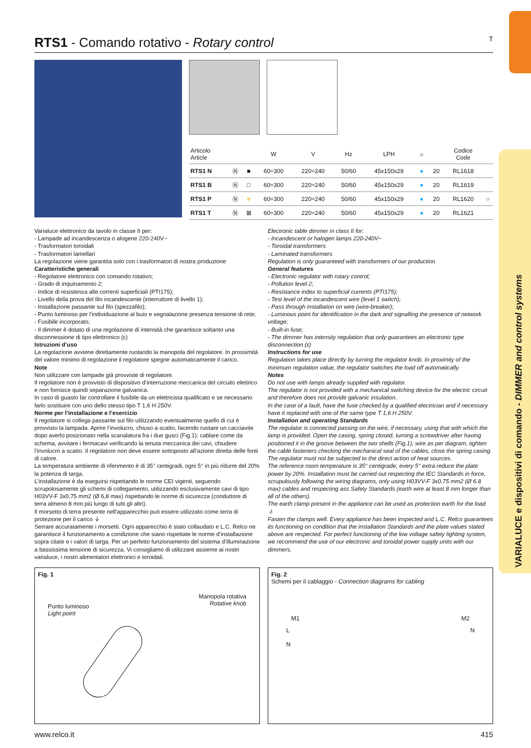VARIALUCE e dispositivi di comando - DIMMER and control systems
RTS1 - Comando rotativo - Rotary control T
| Articolo Article | | | W | V | Hz | LPH | ☼ | | Codice Code | |
| --- | --- | --- | --- | --- | --- | --- | --- | --- | --- | --- |
| RTS1 N | Ⓝ | ■ | 60÷300 | 220÷240 | 50/60 | 45x150x29 | ● | 20 | RL1618 | |
| RTS1 B | Ⓝ | □ | 60÷300 | 220÷240 | 50/60 | 45x150x29 | ● | 20 | RL1619 | |
| RTS1 P | Ⓝ | ■ | 60÷300 | 220÷240 | 50/60 | 45x150x29 | ● | 20 | RL1620 | ○ |
| RTS1 T | Ⓝ | ⊠ | 60÷300 | 220÷240 | 50/60 | 45x150x29 | ● | 20 | RL1621 | |
Varialuce elettronico da tavolo in classe II per:
- Lampade ad incandescenza o alogene 220-240V~
- Trasformatori toroidali
- Trasformatori lamellari
La regolazione viene garantita solo con i trasformatori di nostra produzione
Caratteristiche generali
- Regolatore elettronico con comando rotativo;
- Grado di inquinamento 2;
- Indice di resistenza alle correnti superficiali (PTI175);
- Livello della prova del filo incandescente (interruttore di livello 1);
- Installazione passante sul filo (spezzafilo);
- Punto luminoso per l’individuazione al buio e segnalazione presenza tensione di rete;
- Fusibile incorporato;
- Il dimmer è dotato di una regolazione di intensità che garantisce soltanto una disconnessione di tipo elettronico (ε)
Istruzioni d’uso
La regolazione avviene direttamente ruotando la manopola del regolatore. In prossimità del valore minimo di regolazione il regolatore spegne automaticamente il carico.
Note
Non utilizzare con lampade già provviste di regolatore.
Il regolatore non è provvisto di dispositivo d’interruzione meccanica del circuito elettrico e non fornisce quindi separazione galvanica.
In caso di guasto far controllare il fusibile da un elettricista qualificato e se necessario farlo sostituire con uno dello stesso tipo T 1,6 H 250V.
Norme per l’installazione e l’esercizio
Il regolatore si collega passante sul filo utilizzando eventualmente quello di cui è provvisto la lampada. Aprire l’involucro, chiuso a scatto, facendo ruotare un cacciavite dopo averlo posizionato nella scanalatura fra i due gusci (Fig.1); cablare come da schema, avvitare i fermacavi verificando la tenuta meccanica dei cavi, chiudere l’involucro a scatto. Il regolatore non deve essere sottoposto all’azione diretta delle fonti di calore.
La temperatura ambiente di riferimento è di 35° centigradi, ogni 5° in più ridurre del 20% la potenza di targa.
L’installazione è da eseguirsi rispettando le norme CEI vigenti, seguendo scrupolosamente gli schemi di collegamento, utilizzando esclusivamente cavi di tipo H03VV-F 3x0,75 mm2 (Ø 6,8 max) rispettando le norme di sicurezza (conduttore di terra almeno 8 mm più lungo di tutti gli altri).
Il morsetto di terra presente nell’apparecchio può essere utilizzato come terra di protezione per il carico ⏚
Serrare accuratamente i morsetti. Ogni apparecchio è stato collaudato e L.C. Relco ne garantisce il funzionamento a condizione che siano rispettate le norme d’installazione sopra citate e i valori di targa. Per un perfetto funzionamento del sistema d’illuminazione a bassissima tensione di sicurezza, Vi consigliamo di utilizzare assieme ai nostri varialuce, i nostri alimentatori elettronici e toroidali.
Electronic table dimmer in class II for:
- Incandescent or halogen lamps 220-240V~
- Toroidal transformers
- Laminated transformers
Regulation is only guaranteed with transformers of our production
General features
- Electronic regulator with rotary control;
- Pollution level 2;
- Resistance index to superficial currents (PTI175);
- Test level of the incandescent wire (level 1 switch);
- Pass through installation on wire (wire-breaker);
- Luminous point for identification in the dark and signalling the presence of network voltage;
- Built-in fuse;
- The dimmer has intensity regulation that only guarantees an electronic type disconnection (ε)
Instructions for use
Regulation takes place directly by turning the regulator knob. In proximity of the minimum regulation value, the regulator switches the load off automatically.
Notes
Do not use with lamps already supplied with regulator.
The regulator is not provided with a mechanical switching device for the electric circuit and therefore does not provide galvanic insulation.
In the case of a fault, have the fuse checked by a qualified electrician and if necessary have it replaced with one of the same type T 1,6 H 250V.
Installation and operating Standards
The regulator is connected passing on the wire, if necessary, using that with which the lamp is provided. Open the casing, spring closed, turning a screwdriver after having positioned it in the groove between the two shells (Fig.1); wire as per diagram, tighten the cable fasteners checking the mechanical seal of the cables, close the spring casing. The regulator must not be subjected to the direct action of heat sources.
The reference room temperature is 35° centigrade; every 5° extra reduce the plate power by 20%. Installation must be carried out respecting the IEC Standards in force, scrupulously following the wiring diagrams, only using H03VV-F 3x0.75 mm2 (Ø 6.8 max) cables and respecting ass Safety Standards (earth wire at least 8 mm longer than all of the others).
The earth clamp present in the appliance can be used as protection earth for the load ⏚
Fasten the clamps well. Every appliance has been inspected and L.C. Relco guarantees its functioning on condition that the installation Standards and the plate values stated above are respected. For perfect functioning of the low voltage safety lighting system, we recommend the use of our electronic and toroidal power supply units with our dimmers.
Fig. 1
Punto luminoso
Light point
Manopola rotativa
Rotative knob
Fig. 2
Schemi per il cablaggio - Connection diagrams for cabling
M1 M2
L
N N
www.relco.it 415